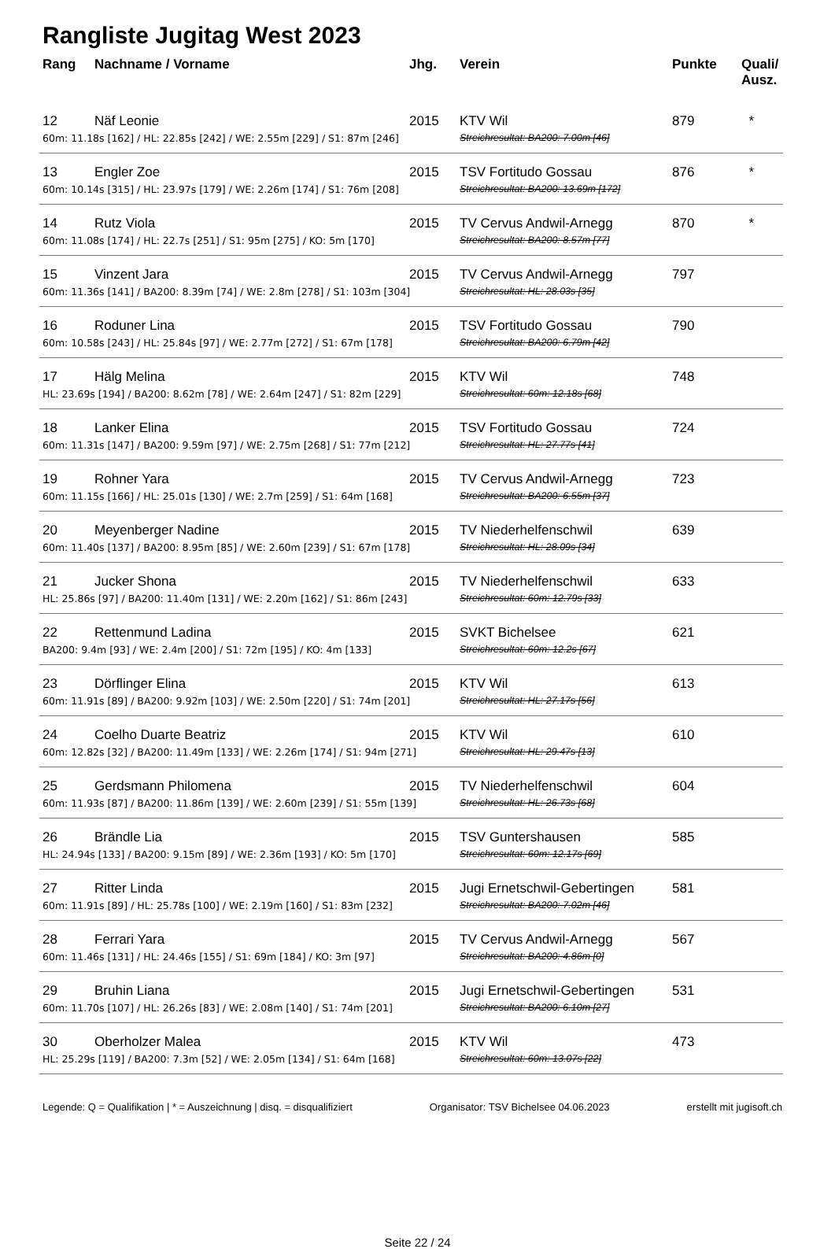Rangliste Jugitag West 2023
| Rang | Nachname / Vorname | Jhg. | Verein | Punkte | Quali/ Ausz. |
| --- | --- | --- | --- | --- | --- |
| 12 | Näf Leonie | 2015 | KTV Wil | 879 | * |
| 60m: 11.18s [162] / HL: 22.85s [242] / WE: 2.55m [229] / S1: 87m [246] | | | Streichresultat: BA200: 7.00m [46] | | |
| 13 | Engler Zoe | 2015 | TSV Fortitudo Gossau | 876 | * |
| 60m: 10.14s [315] / HL: 23.97s [179] / WE: 2.26m [174] / S1: 76m [208] | | | Streichresultat: BA200: 13.69m [172] | | |
| 14 | Rutz Viola | 2015 | TV Cervus Andwil-Arnegg | 870 | * |
| 60m: 11.08s [174] / HL: 22.7s [251] / S1: 95m [275] / KO: 5m [170] | | | Streichresultat: BA200: 8.57m [77] | | |
| 15 | Vinzent Jara | 2015 | TV Cervus Andwil-Arnegg | 797 | |
| 60m: 11.36s [141] / BA200: 8.39m [74] / WE: 2.8m [278] / S1: 103m [304] | | | Streichresultat: HL: 28.03s [35] | | |
| 16 | Roduner Lina | 2015 | TSV Fortitudo Gossau | 790 | |
| 60m: 10.58s [243] / HL: 25.84s [97] / WE: 2.77m [272] / S1: 67m [178] | | | Streichresultat: BA200: 6.79m [42] | | |
| 17 | Hälg Melina | 2015 | KTV Wil | 748 | |
| HL: 23.69s [194] / BA200: 8.62m [78] / WE: 2.64m [247] / S1: 82m [229] | | | Streichresultat: 60m: 12.18s [68] | | |
| 18 | Lanker Elina | 2015 | TSV Fortitudo Gossau | 724 | |
| 60m: 11.31s [147] / BA200: 9.59m [97] / WE: 2.75m [268] / S1: 77m [212] | | | Streichresultat: HL: 27.77s [41] | | |
| 19 | Rohner Yara | 2015 | TV Cervus Andwil-Arnegg | 723 | |
| 60m: 11.15s [166] / HL: 25.01s [130] / WE: 2.7m [259] / S1: 64m [168] | | | Streichresultat: BA200: 6.55m [37] | | |
| 20 | Meyenberger Nadine | 2015 | TV Niederhelfenschwil | 639 | |
| 60m: 11.40s [137] / BA200: 8.95m [85] / WE: 2.60m [239] / S1: 67m [178] | | | Streichresultat: HL: 28.09s [34] | | |
| 21 | Jucker Shona | 2015 | TV Niederhelfenschwil | 633 | |
| HL: 25.86s [97] / BA200: 11.40m [131] / WE: 2.20m [162] / S1: 86m [243] | | | Streichresultat: 60m: 12.79s [33] | | |
| 22 | Rettenmund Ladina | 2015 | SVKT Bichelsee | 621 | |
| BA200: 9.4m [93] / WE: 2.4m [200] / S1: 72m [195] / KO: 4m [133] | | | Streichresultat: 60m: 12.2s [67] | | |
| 23 | Dörflinger Elina | 2015 | KTV Wil | 613 | |
| 60m: 11.91s [89] / BA200: 9.92m [103] / WE: 2.50m [220] / S1: 74m [201] | | | Streichresultat: HL: 27.17s [56] | | |
| 24 | Coelho Duarte Beatriz | 2015 | KTV Wil | 610 | |
| 60m: 12.82s [32] / BA200: 11.49m [133] / WE: 2.26m [174] / S1: 94m [271] | | | Streichresultat: HL: 29.47s [13] | | |
| 25 | Gerdsmann Philomena | 2015 | TV Niederhelfenschwil | 604 | |
| 60m: 11.93s [87] / BA200: 11.86m [139] / WE: 2.60m [239] / S1: 55m [139] | | | Streichresultat: HL: 26.73s [68] | | |
| 26 | Brändle Lia | 2015 | TSV Guntershausen | 585 | |
| HL: 24.94s [133] / BA200: 9.15m [89] / WE: 2.36m [193] / KO: 5m [170] | | | Streichresultat: 60m: 12.17s [69] | | |
| 27 | Ritter Linda | 2015 | Jugi Ernetschwil-Gebertingen | 581 | |
| 60m: 11.91s [89] / HL: 25.78s [100] / WE: 2.19m [160] / S1: 83m [232] | | | Streichresultat: BA200: 7.02m [46] | | |
| 28 | Ferrari Yara | 2015 | TV Cervus Andwil-Arnegg | 567 | |
| 60m: 11.46s [131] / HL: 24.46s [155] / S1: 69m [184] / KO: 3m [97] | | | Streichresultat: BA200: 4.86m [0] | | |
| 29 | Bruhin Liana | 2015 | Jugi Ernetschwil-Gebertingen | 531 | |
| 60m: 11.70s [107] / HL: 26.26s [83] / WE: 2.08m [140] / S1: 74m [201] | | | Streichresultat: BA200: 6.10m [27] | | |
| 30 | Oberholzer Malea | 2015 | KTV Wil | 473 | |
| HL: 25.29s [119] / BA200: 7.3m [52] / WE: 2.05m [134] / S1: 64m [168] | | | Streichresultat: 60m: 13.07s [22] | | |
Legende: Q = Qualifikation | * = Auszeichnung | disq. = disqualifiziert Organisator: TSV Bichelsee 04.06.2023 erstellt mit jugisoft.ch
Seite 22 / 24